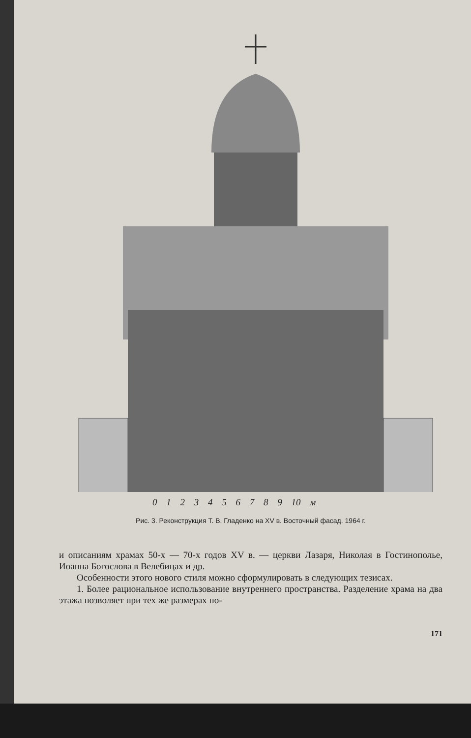0 1 2 3 4 5 6 7 8 9 10 м
Рис. 3. Реконструкция Т. В. Гладенко на XV в. Восточный фасад. 1964 г.
и описаниям храмах 50-х — 70-х годов XV в. — церкви Лазаря, Николая в Гостинополье, Иоанна Богослова в Велебицах и др.
Особенности этого нового стиля можно сформулировать в следующих тезисах.
1. Более рациональное использование внутреннего пространства. Разделение храма на два этажа позволяет при тех же размерах по-
171